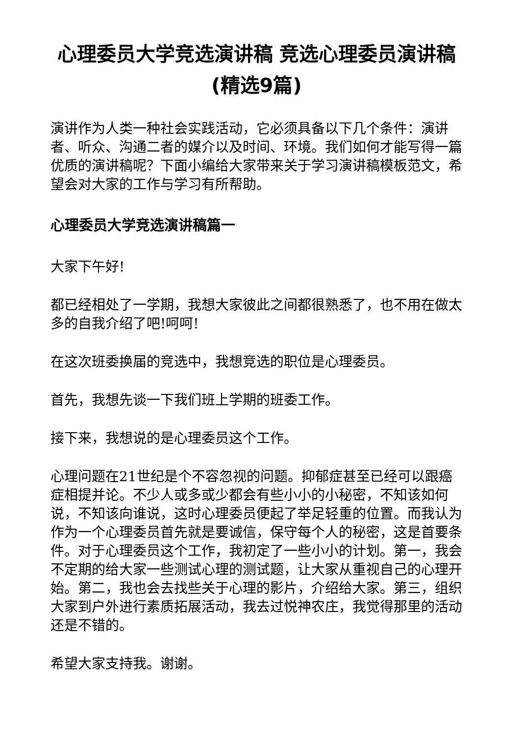心理委员大学竞选演讲稿 竞选心理委员演讲稿(精选9篇)
演讲作为人类一种社会实践活动，它必须具备以下几个条件：演讲者、听众、沟通二者的媒介以及时间、环境。我们如何才能写得一篇优质的演讲稿呢？下面小编给大家带来关于学习演讲稿模板范文，希望会对大家的工作与学习有所帮助。
心理委员大学竞选演讲稿篇一
大家下午好!
都已经相处了一学期，我想大家彼此之间都很熟悉了，也不用在做太多的自我介绍了吧!呵呵!
在这次班委换届的竞选中，我想竞选的职位是心理委员。
首先，我想先谈一下我们班上学期的班委工作。
接下来，我想说的是心理委员这个工作。
心理问题在21世纪是个不容忽视的问题。抑郁症甚至已经可以跟癌症相提并论。不少人或多或少都会有些小小的小秘密，不知该如何说，不知该向谁说，这时心理委员便起了举足轻重的位置。而我认为作为一个心理委员首先就是要诚信，保守每个人的秘密，这是首要条件。对于心理委员这个工作，我初定了一些小小的计划。第一，我会不定期的给大家一些测试心理的测试题，让大家从重视自己的心理开始。第二，我也会去找些关于心理的影片，介绍给大家。第三，组织大家到户外进行素质拓展活动，我去过悦神农庄，我觉得那里的活动还是不错的。
希望大家支持我。谢谢。